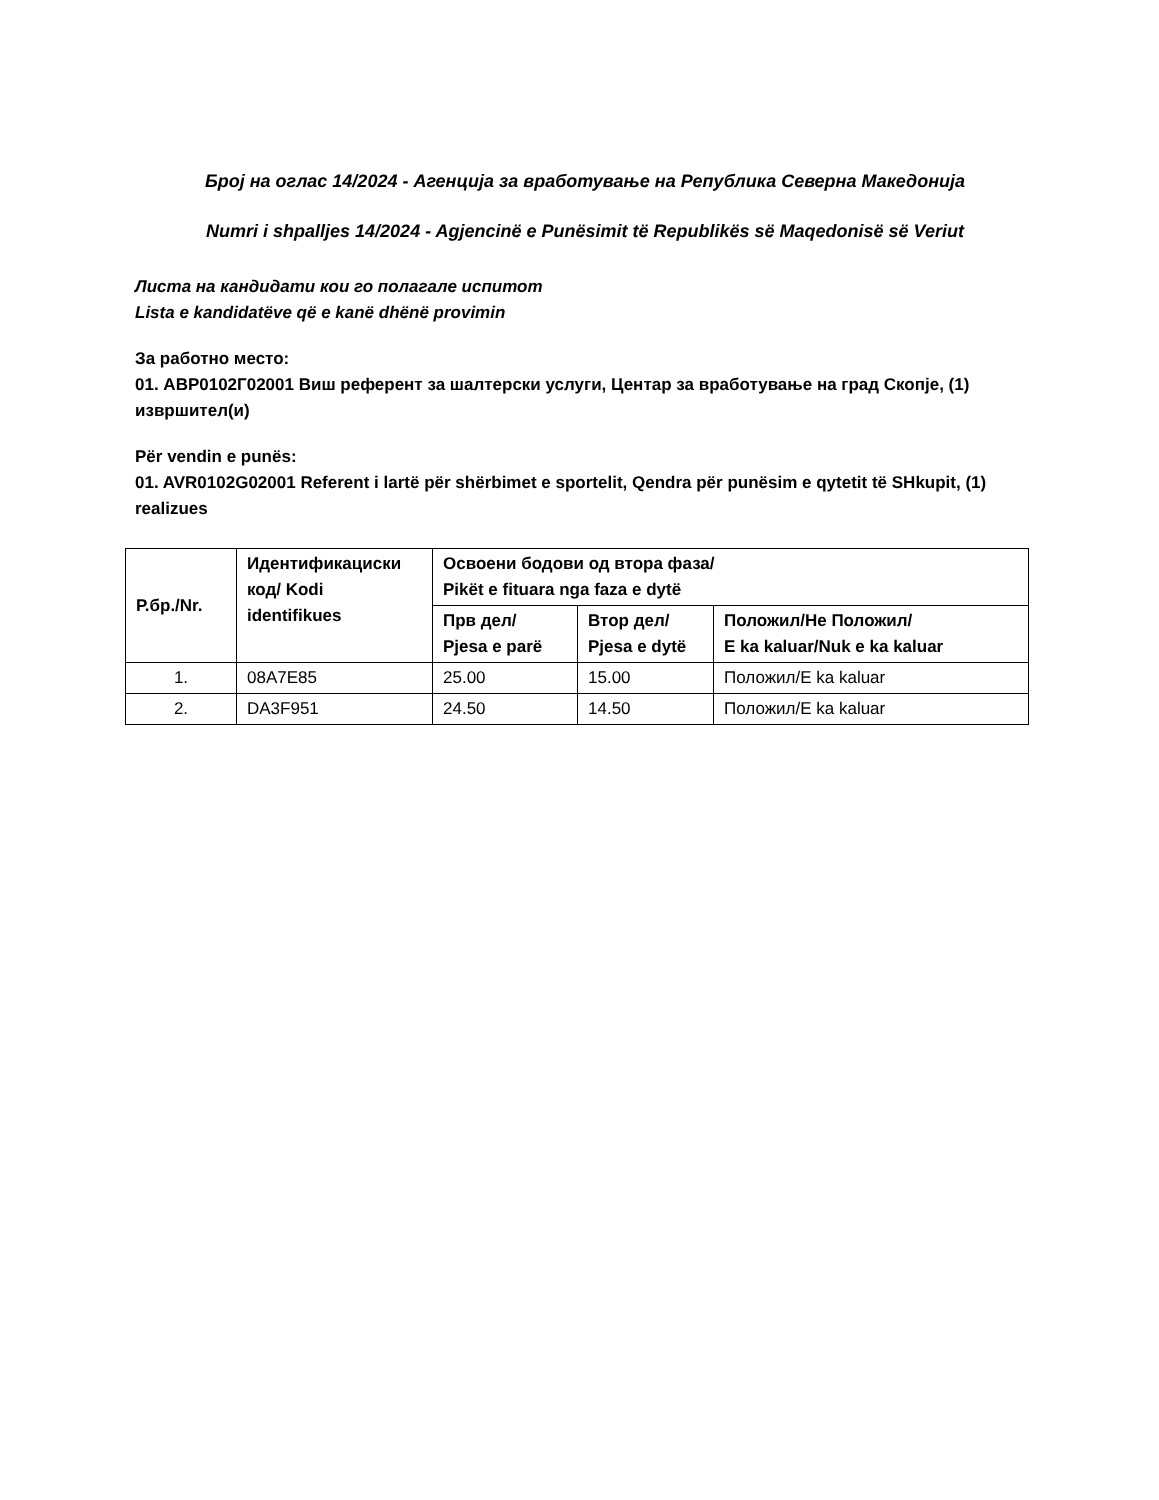Број на оглас 14/2024 - Агенција за вработување на Република Северна Македонија
Numri i shpalljes 14/2024 - Agjencinë e Punësimit të Republikës së Maqedonisë së Veriut
Листа на кандидати кои го полагале испитот
Lista e kandidatëve që e kanë dhënë provimin
За работно место:
01. АВР0102Г02001 Виш референт за шалтерски услуги, Центар за вработување на град Скопје, (1) извршител(и)
Për vendin e punës:
01. AVR0102G02001 Referent i lartë për shërbimet e sportelit, Qendra për punësim e qytetit të SHkupit, (1) realizues
| Р.бр./Nr. | Идентификациски код/ Kodi identifikues | Освоени бодови од втора фаза/ Pikët e fituara nga faza e dytë | | |
| --- | --- | --- | --- | --- |
| | | Прв дел/ Pjesa e parë | Втор дел/ Pjesa e dytë | Положил/Не Положил/ E ka kaluar/Nuk e ka kaluar |
| 1. | 08A7E85 | 25.00 | 15.00 | Положил/E ka kaluar |
| 2. | DA3F951 | 24.50 | 14.50 | Положил/E ka kaluar |